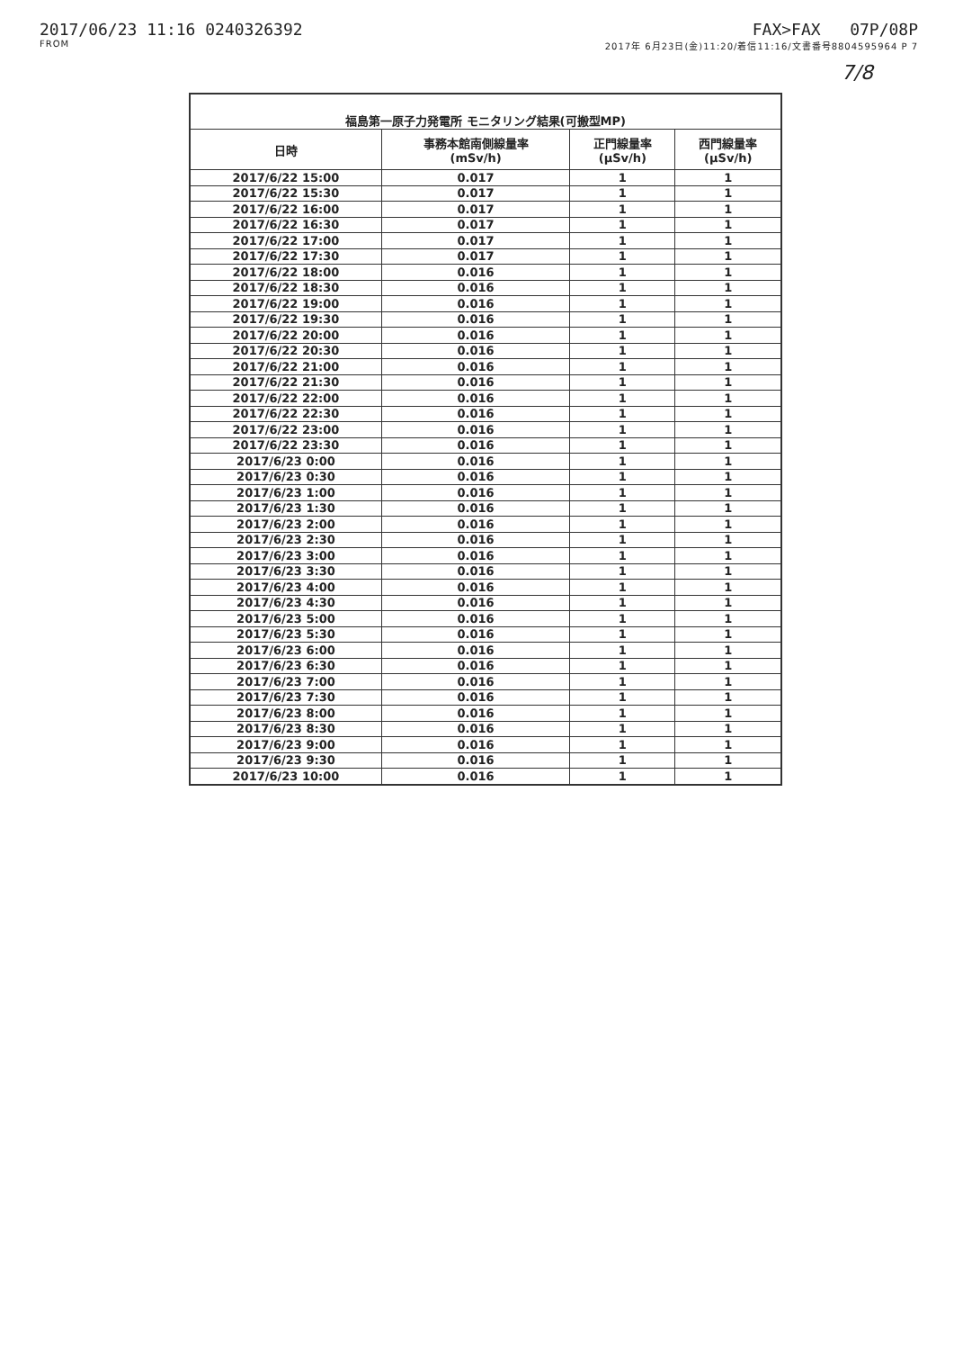2017/06/23 11:16 0240326392
FROM
FAX>FAX 07P/08P
2017年 6月23日(金)11:20/着信11:16/文書番号8804595964 P 7
7/8
| 福島第一原子力発電所 モニタリング結果(可搬型MP) | | | |
| --- | --- | --- | --- |
| 日時 | 事務本館南側線量率 (mSv/h) | 正門線量率 (μSv/h) | 西門線量率 (μSv/h) |
| 2017/6/22 15:00 | 0.017 | 1 | 1 |
| 2017/6/22 15:30 | 0.017 | 1 | 1 |
| 2017/6/22 16:00 | 0.017 | 1 | 1 |
| 2017/6/22 16:30 | 0.017 | 1 | 1 |
| 2017/6/22 17:00 | 0.017 | 1 | 1 |
| 2017/6/22 17:30 | 0.017 | 1 | 1 |
| 2017/6/22 18:00 | 0.016 | 1 | 1 |
| 2017/6/22 18:30 | 0.016 | 1 | 1 |
| 2017/6/22 19:00 | 0.016 | 1 | 1 |
| 2017/6/22 19:30 | 0.016 | 1 | 1 |
| 2017/6/22 20:00 | 0.016 | 1 | 1 |
| 2017/6/22 20:30 | 0.016 | 1 | 1 |
| 2017/6/22 21:00 | 0.016 | 1 | 1 |
| 2017/6/22 21:30 | 0.016 | 1 | 1 |
| 2017/6/22 22:00 | 0.016 | 1 | 1 |
| 2017/6/22 22:30 | 0.016 | 1 | 1 |
| 2017/6/22 23:00 | 0.016 | 1 | 1 |
| 2017/6/22 23:30 | 0.016 | 1 | 1 |
| 2017/6/23 0:00 | 0.016 | 1 | 1 |
| 2017/6/23 0:30 | 0.016 | 1 | 1 |
| 2017/6/23 1:00 | 0.016 | 1 | 1 |
| 2017/6/23 1:30 | 0.016 | 1 | 1 |
| 2017/6/23 2:00 | 0.016 | 1 | 1 |
| 2017/6/23 2:30 | 0.016 | 1 | 1 |
| 2017/6/23 3:00 | 0.016 | 1 | 1 |
| 2017/6/23 3:30 | 0.016 | 1 | 1 |
| 2017/6/23 4:00 | 0.016 | 1 | 1 |
| 2017/6/23 4:30 | 0.016 | 1 | 1 |
| 2017/6/23 5:00 | 0.016 | 1 | 1 |
| 2017/6/23 5:30 | 0.016 | 1 | 1 |
| 2017/6/23 6:00 | 0.016 | 1 | 1 |
| 2017/6/23 6:30 | 0.016 | 1 | 1 |
| 2017/6/23 7:00 | 0.016 | 1 | 1 |
| 2017/6/23 7:30 | 0.016 | 1 | 1 |
| 2017/6/23 8:00 | 0.016 | 1 | 1 |
| 2017/6/23 8:30 | 0.016 | 1 | 1 |
| 2017/6/23 9:00 | 0.016 | 1 | 1 |
| 2017/6/23 9:30 | 0.016 | 1 | 1 |
| 2017/6/23 10:00 | 0.016 | 1 | 1 |